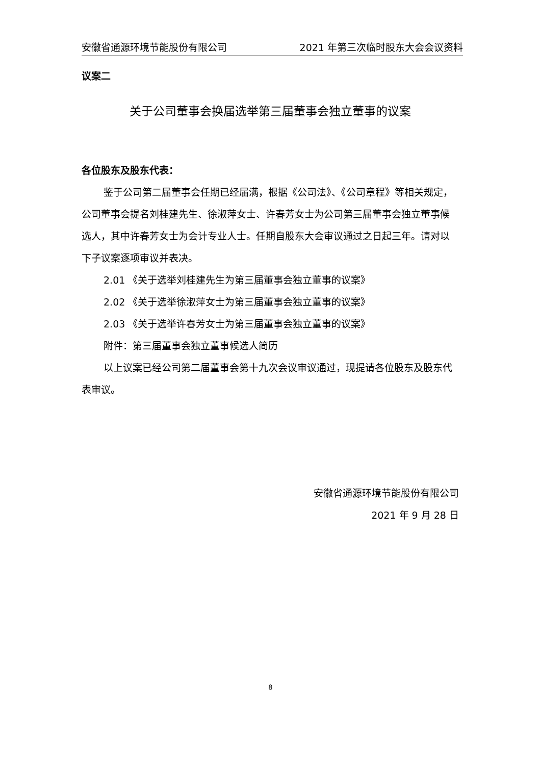安徽省通源环境节能股份有限公司 2021 年第三次临时股东大会会议资料
议案二
关于公司董事会换届选举第三届董事会独立董事的议案
各位股东及股东代表：
鉴于公司第二届董事会任期已经届满，根据《公司法》、《公司章程》等相关规定，公司董事会提名刘桂建先生、徐淑萍女士、许春芳女士为公司第三届董事会独立董事候选人，其中许春芳女士为会计专业人士。任期自股东大会审议通过之日起三年。请对以下子议案逐项审议并表决。
2.01 《关于选举刘桂建先生为第三届董事会独立董事的议案》
2.02 《关于选举徐淑萍女士为第三届董事会独立董事的议案》
2.03 《关于选举许春芳女士为第三届董事会独立董事的议案》
附件：第三届董事会独立董事候选人简历
以上议案已经公司第二届董事会第十九次会议审议通过，现提请各位股东及股东代表审议。
安徽省通源环境节能股份有限公司
2021 年 9 月 28 日
8